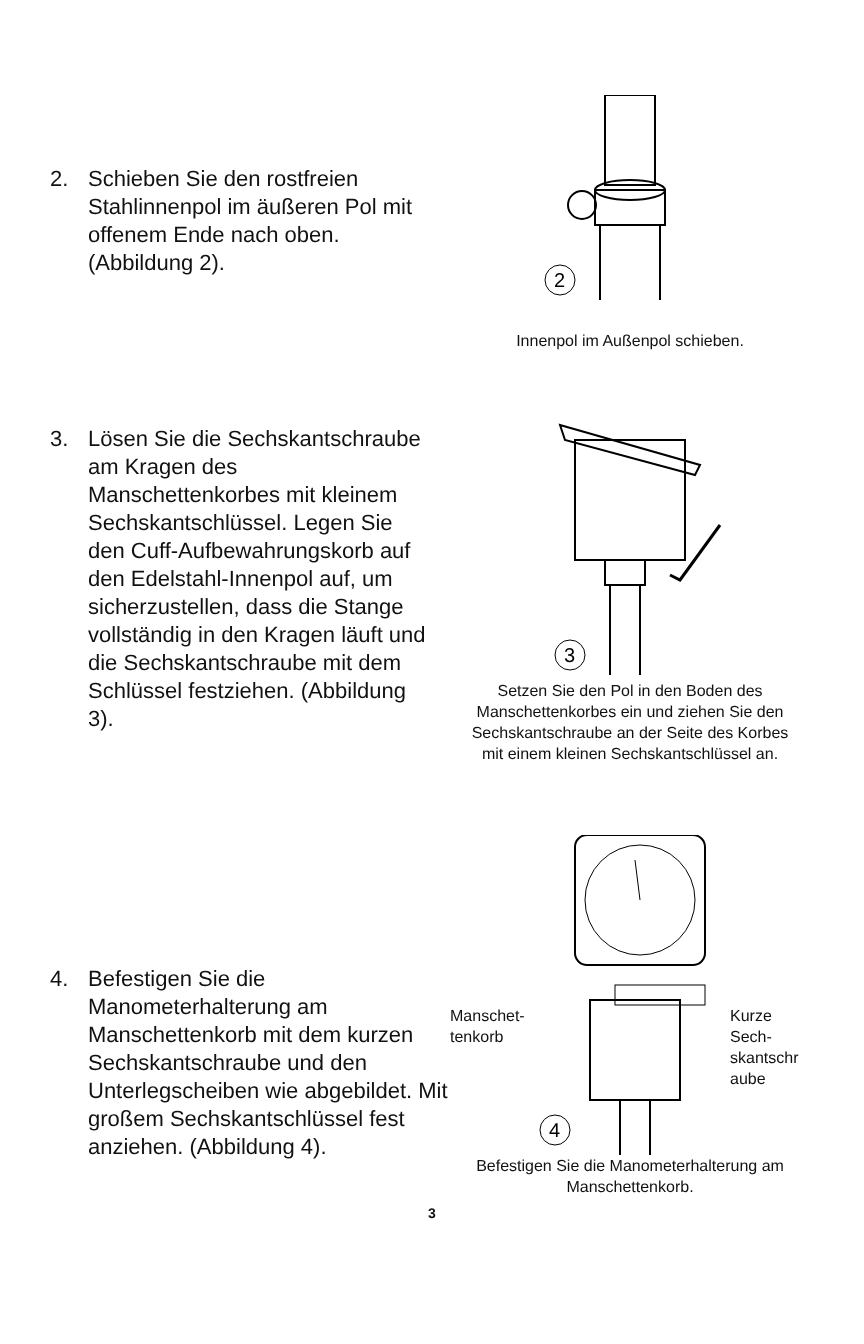2. Schieben Sie den rostfreien Stahlinnenpol im äußeren Pol mit offenem Ende nach oben. (Abbildung 2).
2
Innenpol im Außenpol schieben.
3. Lösen Sie die Sechskantschraube am Kragen des Manschettenkorbes mit kleinem Sechskantschlüssel. Legen Sie den Cuff-Aufbewahrungskorb auf den Edelstahl-Innenpol auf, um sicherzustellen, dass die Stange vollständig in den Kragen läuft und die Sechskantschraube mit dem Schlüssel festziehen. (Abbildung 3).
3
Setzen Sie den Pol in den Boden des Manschettenkorbes ein und ziehen Sie den Sechskantschraube an der Seite des Korbes mit einem kleinen Sechskantschlüssel an.
4. Befestigen Sie die Manometerhalterung am Manschettenkorb mit dem kurzen Sechskantschraube und den Unterlegscheiben wie abgebildet. Mit großem Sechskantschlüssel fest anziehen. (Abbildung 4).
Manschet-
tenkorb
4
Kurze Sech-skantschr aube
Befestigen Sie die Manometerhalterung am Manschettenkorb.
3